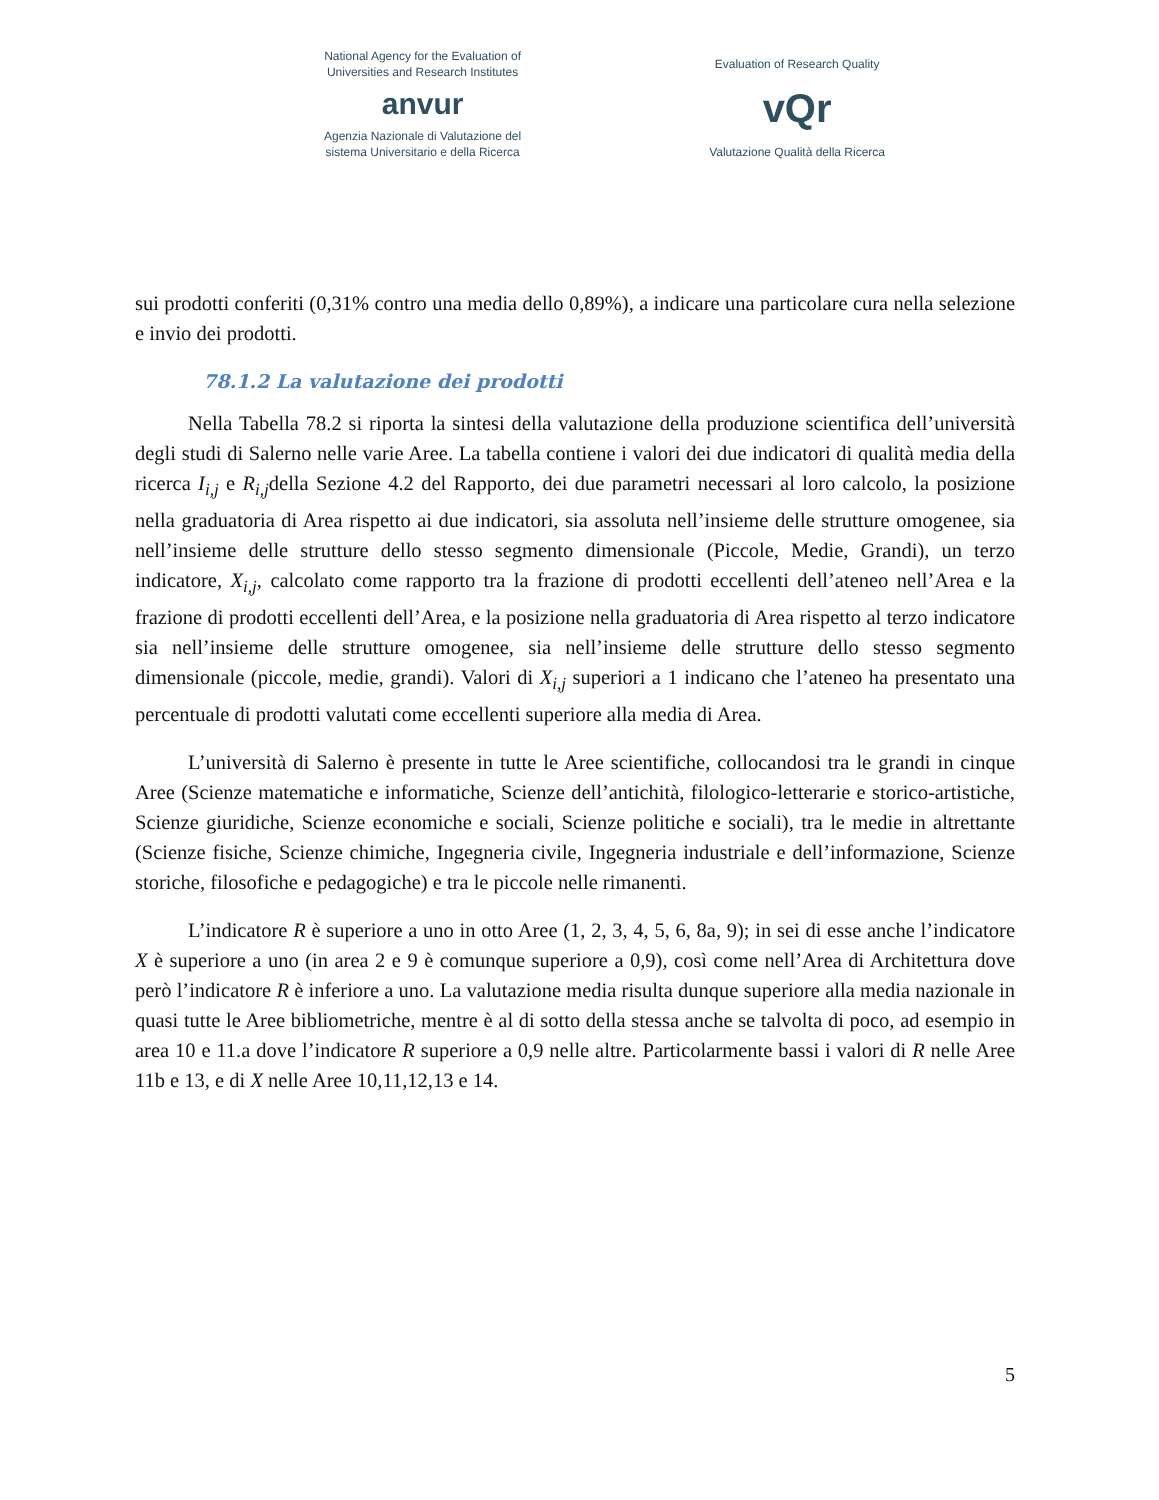National Agency for the Evaluation of
Universities and Research Institutes
anvur
Agenzia Nazionale di Valutazione del
sistema Universitario e della Ricerca
Evaluation of Research Quality
vQr
Valutazione Qualità della Ricerca
sui prodotti conferiti (0,31% contro una media dello 0,89%), a indicare una particolare cura nella selezione e invio dei prodotti.
78.1.2 La valutazione dei prodotti
Nella Tabella 78.2 si riporta la sintesi della valutazione della produzione scientifica dell’università degli studi di Salerno nelle varie Aree. La tabella contiene i valori dei due indicatori di qualità media della ricerca I<sub>i,j</sub> e R<sub>i,j</sub>della Sezione 4.2 del Rapporto, dei due parametri necessari al loro calcolo, la posizione nella graduatoria di Area rispetto ai due indicatori, sia assoluta nell’insieme delle strutture omogenee, sia nell’insieme delle strutture dello stesso segmento dimensionale (Piccole, Medie, Grandi), un terzo indicatore, X<sub>i,j</sub>, calcolato come rapporto tra la frazione di prodotti eccellenti dell’ateneo nell’Area e la frazione di prodotti eccellenti dell’Area, e la posizione nella graduatoria di Area rispetto al terzo indicatore sia nell’insieme delle strutture omogenee, sia nell’insieme delle strutture dello stesso segmento dimensionale (piccole, medie, grandi). Valori di X<sub>i,j</sub> superiori a 1 indicano che l’ateneo ha presentato una percentuale di prodotti valutati come eccellenti superiore alla media di Area.
L’università di Salerno è presente in tutte le Aree scientifiche, collocandosi tra le grandi in cinque Aree (Scienze matematiche e informatiche, Scienze dell’antichità, filologico-letterarie e storico-artistiche, Scienze giuridiche, Scienze economiche e sociali, Scienze politiche e sociali), tra le medie in altrettante (Scienze fisiche, Scienze chimiche, Ingegneria civile, Ingegneria industriale e dell’informazione, Scienze storiche, filosofiche e pedagogiche) e tra le piccole nelle rimanenti.
L’indicatore R è superiore a uno in otto Aree (1, 2, 3, 4, 5, 6, 8a, 9); in sei di esse anche l’indicatore X è superiore a uno (in area 2 e 9 è comunque superiore a 0,9), così come nell’Area di Architettura dove però l’indicatore R è inferiore a uno. La valutazione media risulta dunque superiore alla media nazionale in quasi tutte le Aree bibliometriche, mentre è al di sotto della stessa anche se talvolta di poco, ad esempio in area 10 e 11.a dove l’indicatore R superiore a 0,9 nelle altre. Particolarmente bassi i valori di R nelle Aree 11b e 13, e di X nelle Aree 10,11,12,13 e 14.
5